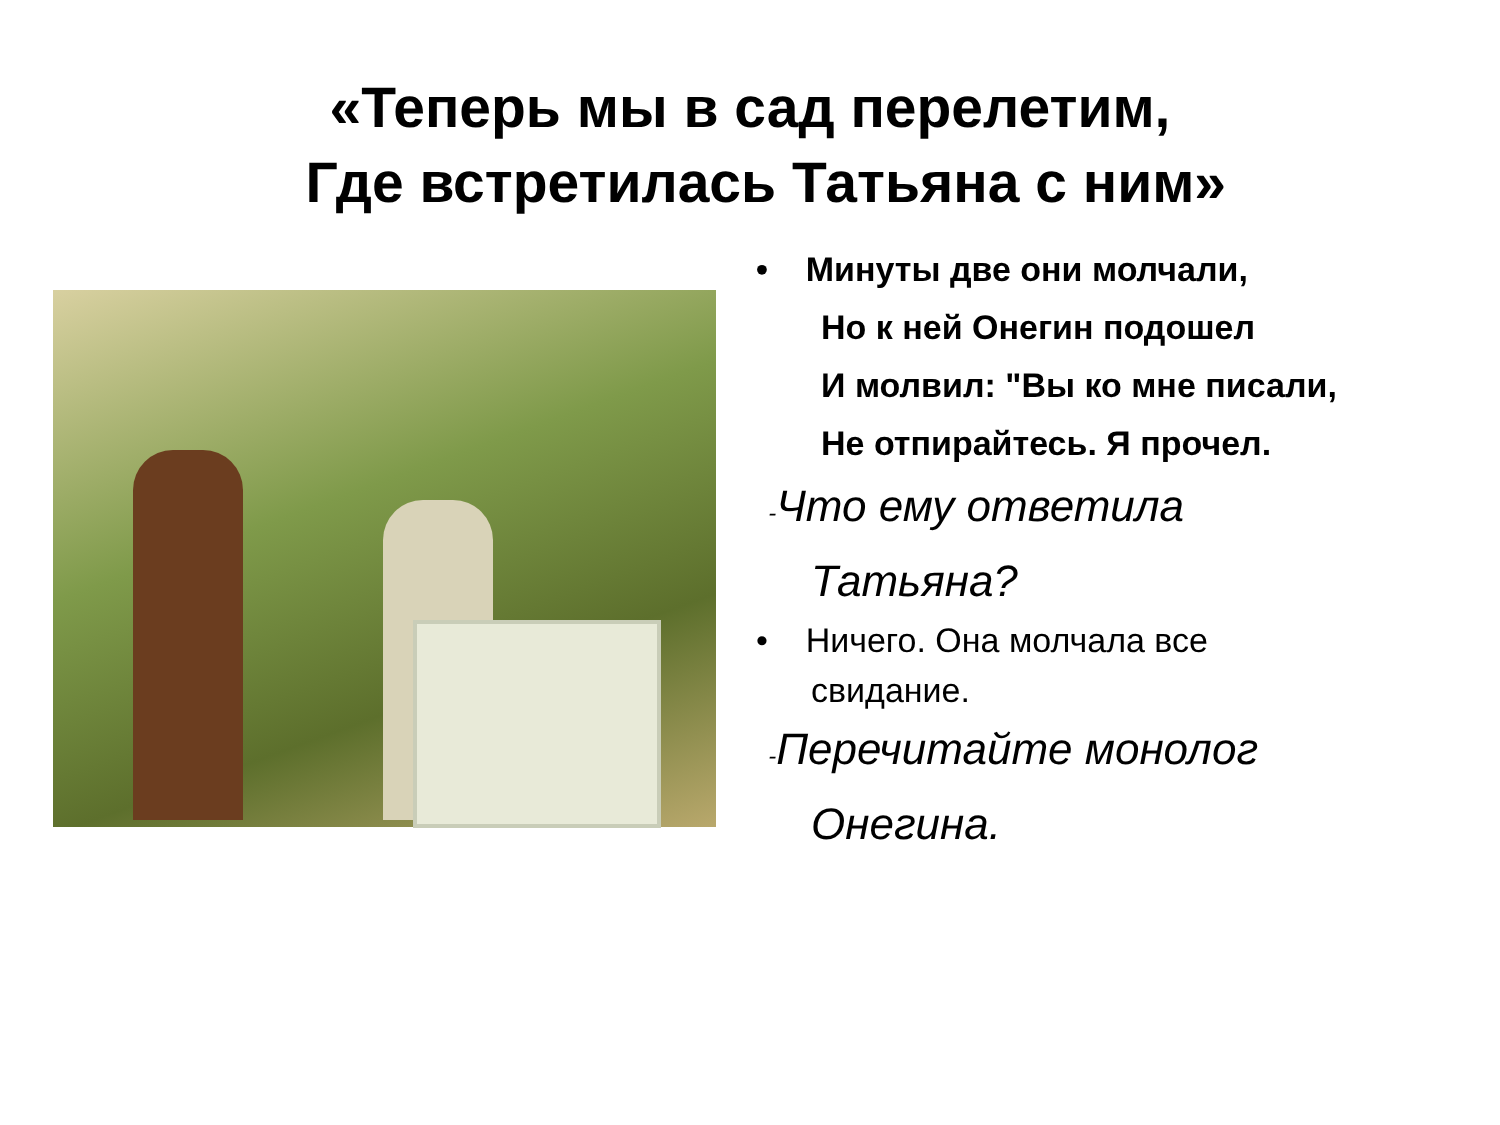«Теперь мы в сад перелетим,
Где встретилась Татьяна с ним»
• Минуты две они молчали,
Но к ней Онегин подошел
И молвил: "Вы ко мне писали,
Не отпирайтесь. Я прочел.
-Что ему ответила
Татьяна?
• Ничего. Она молчала все
свидание.
-Перечитайте монолог
Онегина.